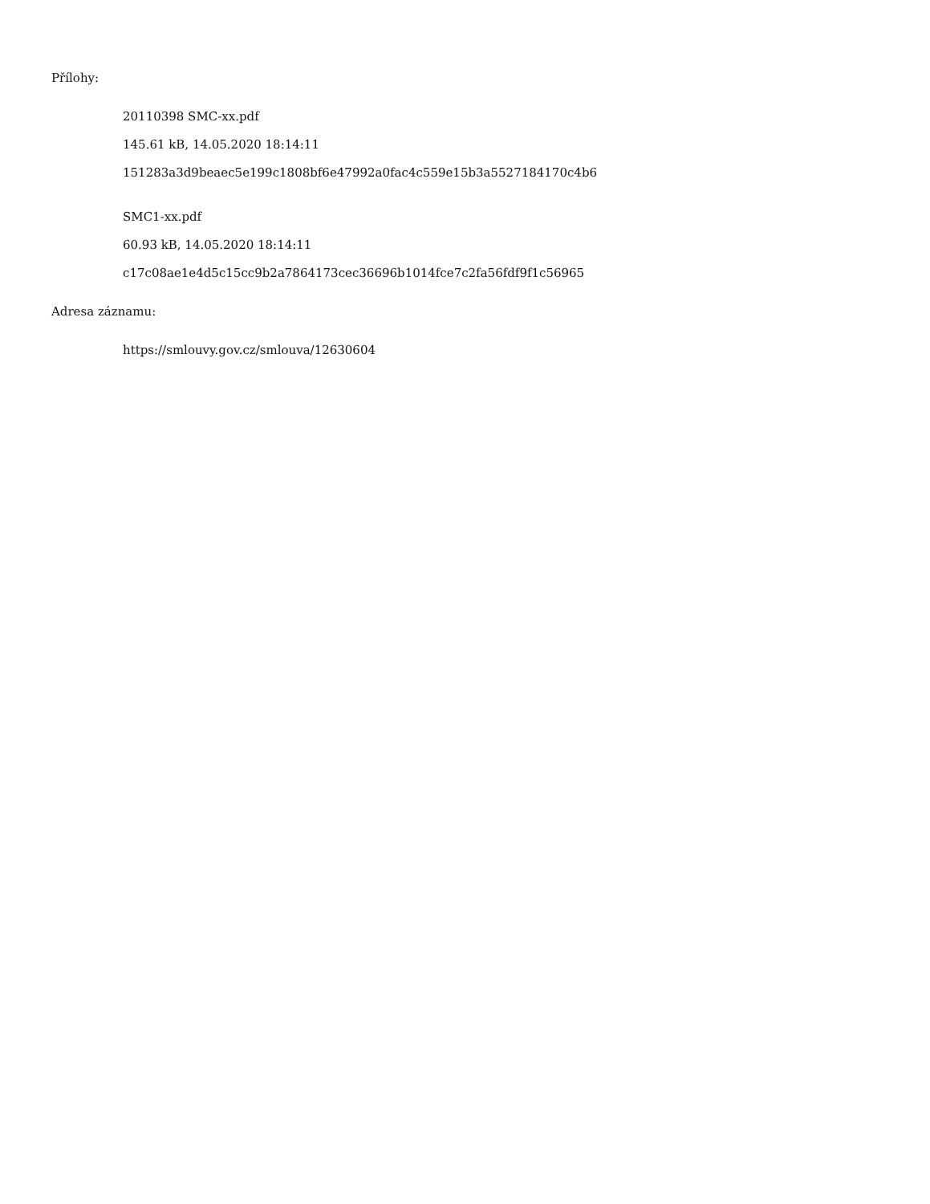Přílohy:
20110398 SMC-xx.pdf
145.61 kB, 14.05.2020 18:14:11
151283a3d9beaec5e199c1808bf6e47992a0fac4c559e15b3a5527184170c4b6
SMC1-xx.pdf
60.93 kB, 14.05.2020 18:14:11
c17c08ae1e4d5c15cc9b2a7864173cec36696b1014fce7c2fa56fdf9f1c56965
Adresa záznamu:
https://smlouvy.gov.cz/smlouva/12630604